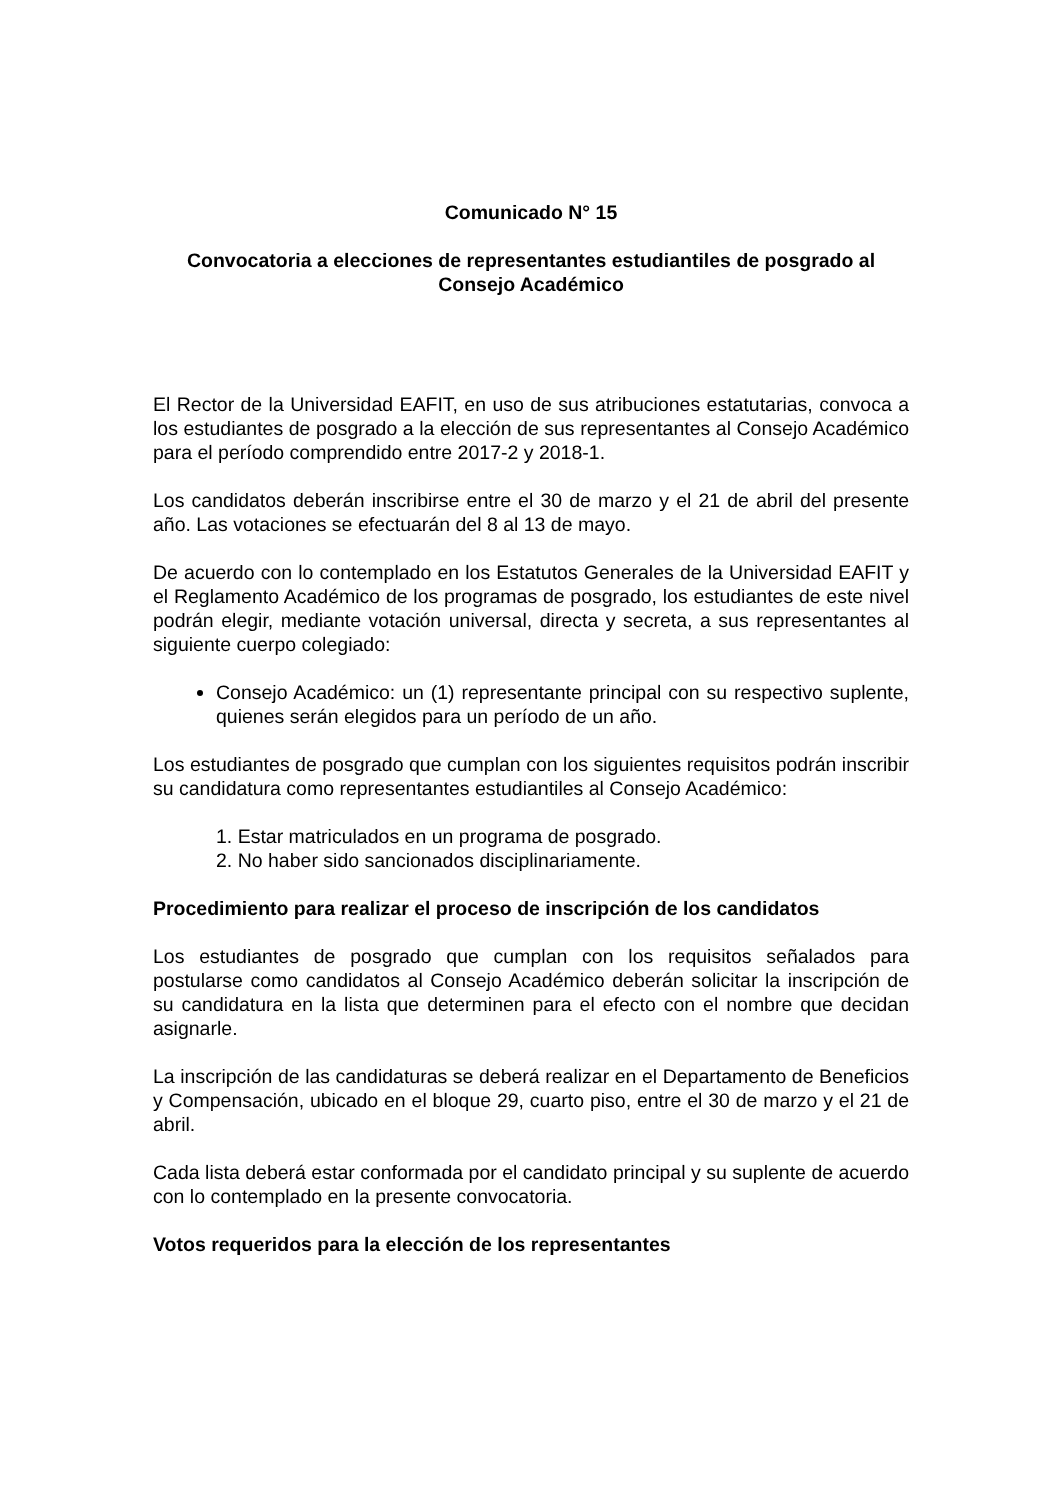Comunicado N° 15
Convocatoria a elecciones de representantes estudiantiles de posgrado al Consejo Académico
El Rector de la Universidad EAFIT, en uso de sus atribuciones estatutarias, convoca a los estudiantes de posgrado a la elección de sus representantes al Consejo Académico para el período comprendido entre 2017-2 y 2018-1.
Los candidatos deberán inscribirse entre el 30 de marzo y el 21 de abril del presente año. Las votaciones se efectuarán del 8 al 13 de mayo.
De acuerdo con lo contemplado en los Estatutos Generales de la Universidad EAFIT y el Reglamento Académico de los programas de posgrado, los estudiantes de este nivel podrán elegir, mediante votación universal, directa y secreta, a sus representantes al siguiente cuerpo colegiado:
Consejo Académico: un (1) representante principal con su respectivo suplente, quienes serán elegidos para un período de un año.
Los estudiantes de posgrado que cumplan con los siguientes requisitos podrán inscribir su candidatura como representantes estudiantiles al Consejo Académico:
1. Estar matriculados en un programa de posgrado.
2. No haber sido sancionados disciplinariamente.
Procedimiento para realizar el proceso de inscripción de los candidatos
Los estudiantes de posgrado que cumplan con los requisitos señalados para postularse como candidatos al Consejo Académico deberán solicitar la inscripción de su candidatura en la lista que determinen para el efecto con el nombre que decidan asignarle.
La inscripción de las candidaturas se deberá realizar en el Departamento de Beneficios y Compensación, ubicado en el bloque 29, cuarto piso, entre el 30 de marzo y el 21 de abril.
Cada lista deberá estar conformada por el candidato principal y su suplente de acuerdo con lo contemplado en la presente convocatoria.
Votos requeridos para la elección de los representantes